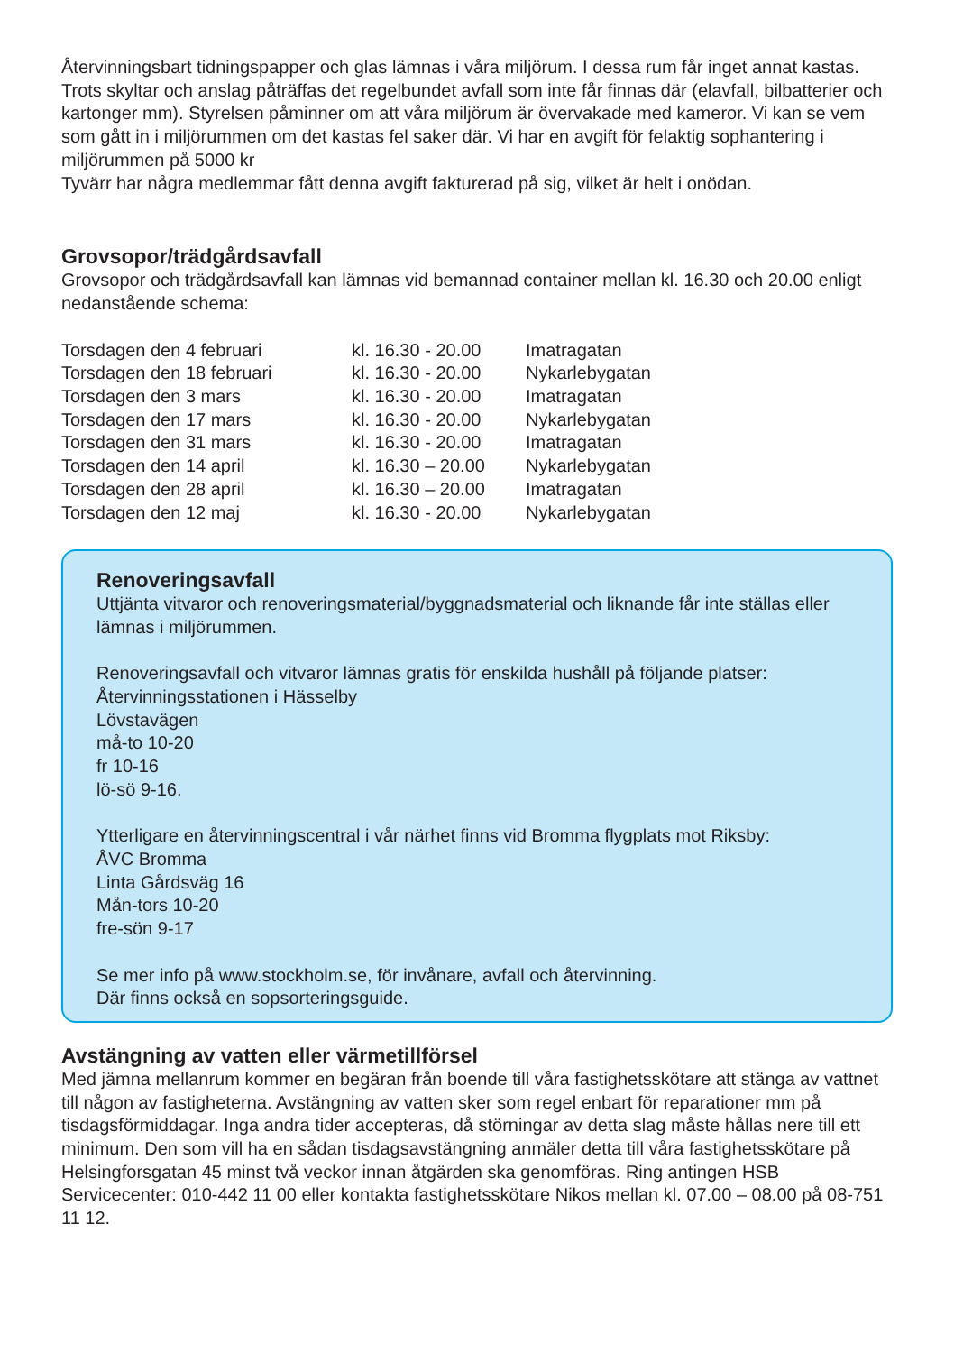Återvinningsbart tidningspapper och glas lämnas i våra miljörum. I dessa rum får inget annat kastas. Trots skyltar och anslag påträffas det regelbundet avfall som inte får finnas där (elavfall, bilbatterier och kartonger mm). Styrelsen påminner om att våra miljörum är övervakade med kameror. Vi kan se vem som gått in i miljörummen om det kastas fel saker där. Vi har en avgift för felaktig sophantering i miljörummen på 5000 kr
Tyvärr har några medlemmar fått denna avgift fakturerad på sig, vilket är helt i onödan.
Grovsopor/trädgårdsavfall
Grovsopor och trädgårdsavfall kan lämnas vid bemannad container mellan kl. 16.30 och 20.00 enligt nedanstående schema:
| Torsdagen den 4 februari | kl. 16.30 - 20.00 | Imatragatan |
| Torsdagen den 18 februari | kl. 16.30 - 20.00 | Nykarlebygatan |
| Torsdagen den 3 mars | kl. 16.30 - 20.00 | Imatragatan |
| Torsdagen den 17 mars | kl. 16.30 - 20.00 | Nykarlebygatan |
| Torsdagen den 31 mars | kl. 16.30 - 20.00 | Imatragatan |
| Torsdagen den 14 april | kl. 16.30 – 20.00 | Nykarlebygatan |
| Torsdagen den 28 april | kl. 16.30 – 20.00 | Imatragatan |
| Torsdagen den 12 maj | kl. 16.30 - 20.00 | Nykarlebygatan |
Renoveringsavfall
Uttjänta vitvaror och renoveringsmaterial/byggnadsmaterial och liknande får inte ställas eller lämnas i miljörummen.
Renoveringsavfall och vitvaror lämnas gratis för enskilda hushåll på följande platser:
Återvinningsstationen i Hässelby
Lövstavägen
må-to 10-20
fr 10-16
lö-sö 9-16.
Ytterligare en återvinningscentral i vår närhet finns vid Bromma flygplats mot Riksby:
ÅVC Bromma
Linta Gårdsväg 16
Mån-tors 10-20
fre-sön 9-17
Se mer info på www.stockholm.se, för invånare, avfall och återvinning.
Där finns också en sopsorteringsguide.
Avstängning av vatten eller värmetillförsel
Med jämna mellanrum kommer en begäran från boende till våra fastighetsskötare att stänga av vattnet till någon av fastigheterna. Avstängning av vatten sker som regel enbart för reparationer mm på tisdagsförmiddagar. Inga andra tider accepteras, då störningar av detta slag måste hållas nere till ett minimum. Den som vill ha en sådan tisdagsavstängning anmäler detta till våra fastighetsskötare på Helsingforsgatan 45 minst två veckor innan åtgärden ska genomföras. Ring antingen HSB Servicecenter: 010-442 11 00 eller kontakta fastighetsskötare Nikos mellan kl. 07.00 – 08.00 på 08-751 11 12.